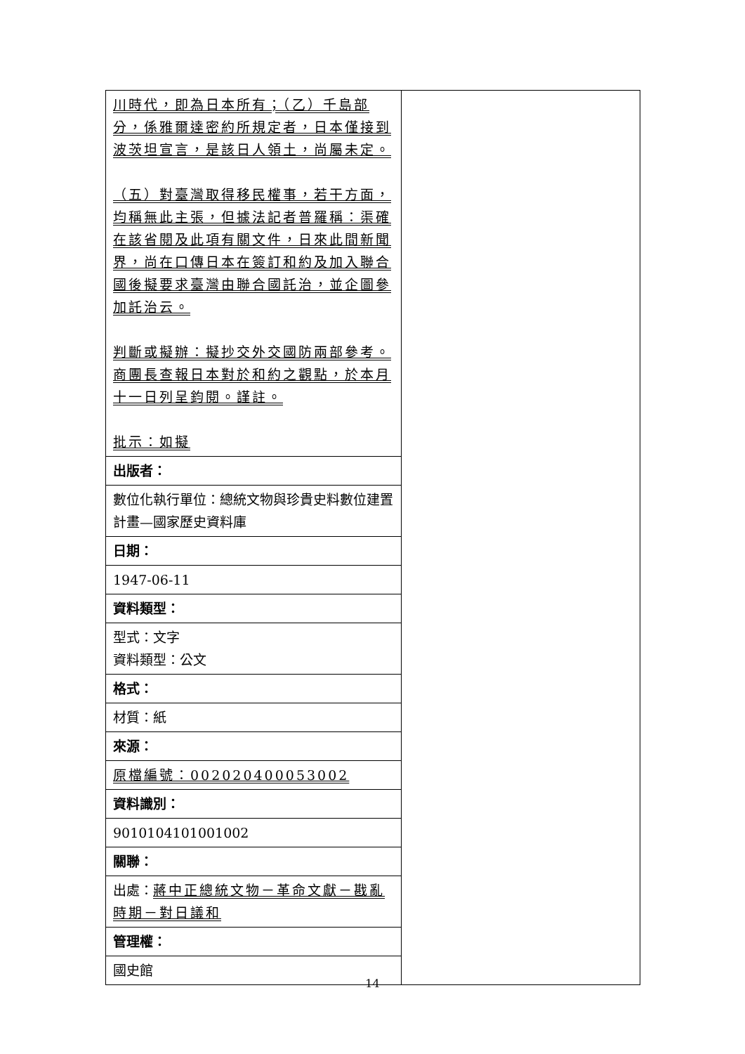| 川時代，即為日本所有；（乙）千島部分，係雅爾達密約所規定者，日本僅接到波茨坦宣言，是該日人領土，尚屬未定。 （五）對臺灣取得移民權事，若干方面，均稱無此主張，但據法記者普羅稱：渠確在該省閱及此項有關文件，日來此間新聞界，尚在口傳日本在簽訂和約及加入聯合國後擬要求臺灣由聯合國託治，並企圖參加託治云。 判斷或擬辦：擬抄交外交國防兩部參考。商團長查報日本對於和約之觀點，於本月十一日列呈鈞閱。謹註。 批示：如擬 | |
| 出版者： | |
| 數位化執行單位：總統文物與珍貴史料數位建置計畫—國家歷史資料庫 | |
| 日期： | |
| 1947-06-11 | |
| 資料類型： | |
| 型式：文字 資料類型：公文 | |
| 格式： | |
| 材質：紙 | |
| 來源： | |
| 原檔編號：002020400053002 | |
| 資料識別： | |
| 9010104101001002 | |
| 關聯： | |
| 出處： 蔣中正總統文物－革命文獻－戡亂時期－對日議和 | |
| 管理權： | |
| 國史館 | |
14